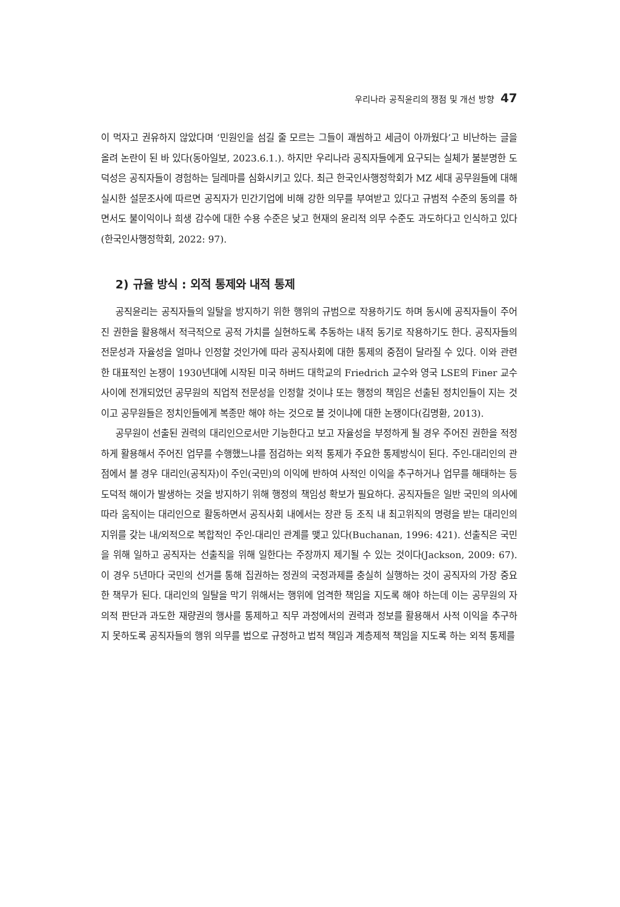우리나라 공직윤리의 쟁점 및 개선 방향 47
이 먹자고 권유하지 않았다며 ‘민원인을 섬길 줄 모르는 그들이 괘씸하고 세금이 아까웠다’고 비난하는 글을 올려 논란이 된 바 있다(동아일보, 2023.6.1.). 하지만 우리나라 공직자들에게 요구되는 실체가 불분명한 도덕성은 공직자들이 경험하는 딜레마를 심화시키고 있다. 최근 한국인사행정학회가 MZ 세대 공무원들에 대해 실시한 설문조사에 따르면 공직자가 민간기업에 비해 강한 의무를 부여받고 있다고 규범적 수준의 동의를 하면서도 불이익이나 희생 감수에 대한 수용 수준은 낮고 현재의 윤리적 의무 수준도 과도하다고 인식하고 있다(한국인사행정학회, 2022: 97).
2) 규율 방식 : 외적 통제와 내적 통제
공직윤리는 공직자들의 일탈을 방지하기 위한 행위의 규범으로 작용하기도 하며 동시에 공직자들이 주어진 권한을 활용해서 적극적으로 공적 가치를 실현하도록 추동하는 내적 동기로 작용하기도 한다. 공직자들의 전문성과 자율성을 얼마나 인정할 것인가에 따라 공직사회에 대한 통제의 중점이 달라질 수 있다. 이와 관련한 대표적인 논쟁이 1930년대에 시작된 미국 하버드 대학교의 Friedrich 교수와 영국 LSE의 Finer 교수 사이에 전개되었던 공무원의 직업적 전문성을 인정할 것이냐 또는 행정의 책임은 선출된 정치인들이 지는 것이고 공무원들은 정치인들에게 복종만 해야 하는 것으로 볼 것이냐에 대한 논쟁이다(김명환, 2013).
공무원이 선출된 권력의 대리인으로서만 기능한다고 보고 자율성을 부정하게 될 경우 주어진 권한을 적정하게 활용해서 주어진 업무를 수행했느냐를 점검하는 외적 통제가 주요한 통제방식이 된다. 주인-대리인의 관점에서 볼 경우 대리인(공직자)이 주인(국민)의 이익에 반하여 사적인 이익을 추구하거나 업무를 해태하는 등 도덕적 해이가 발생하는 것을 방지하기 위해 행정의 책임성 확보가 필요하다. 공직자들은 일반 국민의 의사에 따라 움직이는 대리인으로 활동하면서 공직사회 내에서는 장관 등 조직 내 최고위직의 명령을 받는 대리인의 지위를 갖는 내/외적으로 복합적인 주인-대리인 관계를 맺고 있다(Buchanan, 1996: 421). 선출직은 국민을 위해 일하고 공직자는 선출직을 위해 일한다는 주장까지 제기될 수 있는 것이다(Jackson, 2009: 67). 이 경우 5년마다 국민의 선거를 통해 집권하는 정권의 국정과제를 충실히 실행하는 것이 공직자의 가장 중요한 책무가 된다. 대리인의 일탈을 막기 위해서는 행위에 엄격한 책임을 지도록 해야 하는데 이는 공무원의 자의적 판단과 과도한 재량권의 행사를 통제하고 직무 과정에서의 권력과 정보를 활용해서 사적 이익을 추구하지 못하도록 공직자들의 행위 의무를 법으로 규정하고 법적 책임과 계층제적 책임을 지도록 하는 외적 통제를